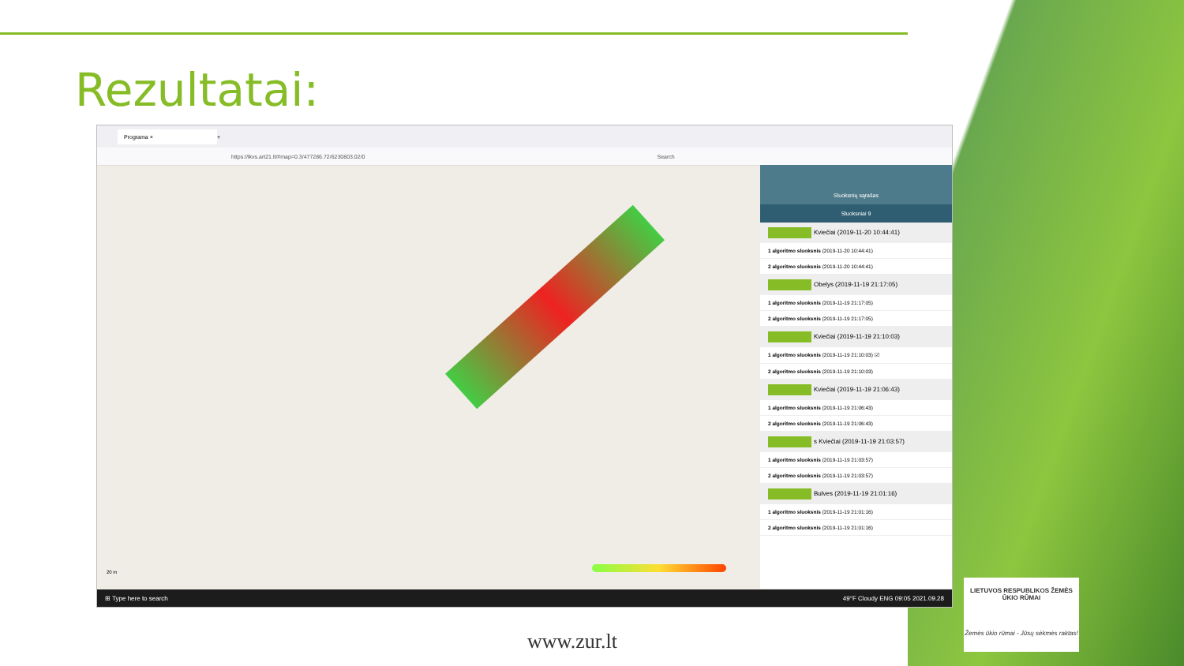Rezultatai:
Programa ×
+
https://lkvs.art21.lt/#map=0.3/477286.72/6230803.02/0 Search
Sluoksnių sąrašas
Sluoksniai 9
Kviečiai (2019-11-20 10:44:41)
1 algoritmo sluoksnis (2019-11-20 10:44:41)
2 algoritmo sluoksnis (2019-11-20 10:44:41)
Obelys (2019-11-19 21:17:05)
1 algoritmo sluoksnis (2019-11-19 21:17:05)
2 algoritmo sluoksnis (2019-11-19 21:17:05)
Kviečiai (2019-11-19 21:10:03)
1 algoritmo sluoksnis (2019-11-19 21:10:03) ☑
2 algoritmo sluoksnis (2019-11-19 21:10:03)
Kviečiai (2019-11-19 21:06:43)
1 algoritmo sluoksnis (2019-11-19 21:06:43)
2 algoritmo sluoksnis (2019-11-19 21:06:43)
s Kviečiai (2019-11-19 21:03:57)
1 algoritmo sluoksnis (2019-11-19 21:03:57)
2 algoritmo sluoksnis (2019-11-19 21:03:57)
Bulves (2019-11-19 21:01:16)
1 algoritmo sluoksnis (2019-11-19 21:01:16)
2 algoritmo sluoksnis (2019-11-19 21:01:16)
20 m
⊞ Type here to search 49°F Cloudy ENG 09:05 2021.09.28
www.zur.lt
LIETUVOS RESPUBLIKOS ŽEMĖS ŪKIO RŪMAI
Žemės ūkio rūmai - Jūsų sėkmės raktas!